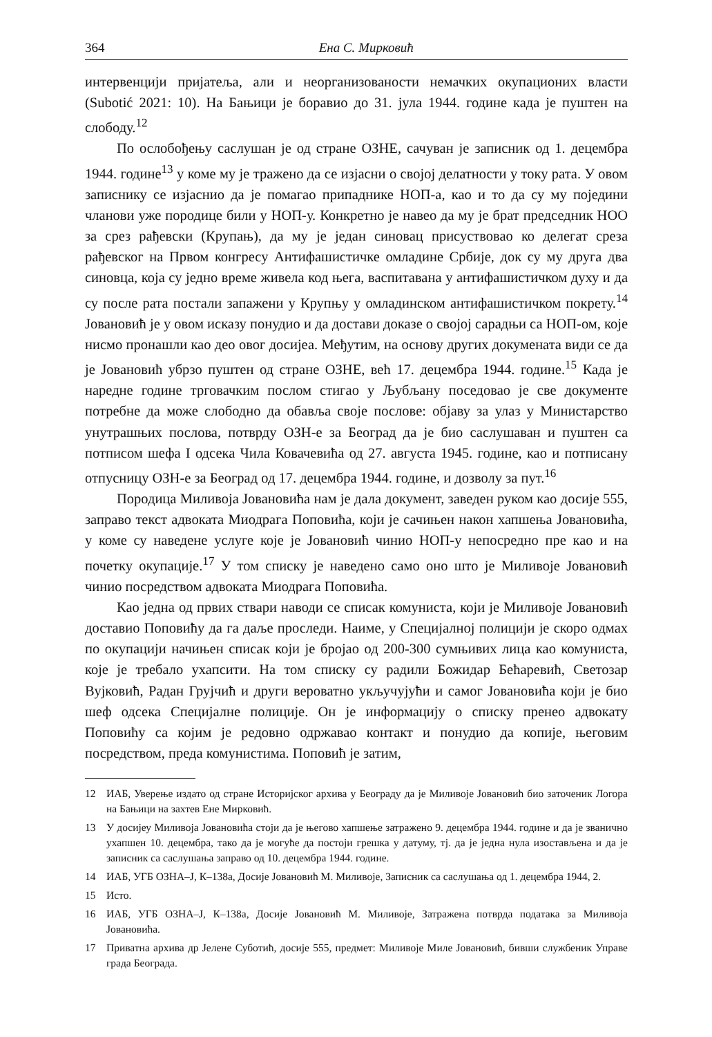364 Ена С. Мирковић
интервенцији пријатеља, али и неорганизованости немачких окупационих власти (Subotić 2021: 10). На Бањици је боравио до 31. јула 1944. године када је пуштен на слободу.<sup>12</sup>
По ослобођењу саслушан је од стране ОЗНЕ, сачуван је записник од 1. децембра 1944. године<sup>13</sup> у коме му је тражено да се изјасни о својој делатности у току рата. У овом записнику се изјаснио да је помагао припаднике НОП-а, као и то да су му поједини чланови уже породице били у НОП-у. Конкретно је навео да му је брат председник НОО за срез рађевски (Крупањ), да му је један синовац присуствовао ко делегат среза рађевског на Првом конгресу Антифашистичке омладине Србије, док су му друга два синовца, која су једно време живела код њега, васпитавана у антифашистичком духу и да су после рата постали запажени у Крупњу у омладинском антифашистичком покрету.<sup>14</sup> Јовановић је у овом исказу понудио и да достави доказе о својој сарадњи са НОП-ом, које нисмо пронашли као део овог досијеа. Међутим, на основу других докумената види се да је Јовановић убрзо пуштен од стране ОЗНЕ, већ 17. децембра 1944. године.<sup>15</sup> Када је наредне године трговачким послом стигао у Љубљану поседовао је све документе потребне да може слободно да обавља своје послове: објаву за улаз у Министарство унутрашњих послова, потврду ОЗН-е за Београд да је био саслушаван и пуштен са потписом шефа I одсека Чила Ковачевића од 27. августа 1945. године, као и потписану отпусницу ОЗН-е за Београд од 17. децембра 1944. године, и дозволу за пут.<sup>16</sup>
Породица Миливоја Јовановића нам је дала документ, заведен руком као досије 555, заправо текст адвоката Миодрага Поповића, који је сачињен након хапшења Јовановића, у коме су наведене услуге које је Јовановић чинио НОП-у непосредно пре као и на почетку окупације.<sup>17</sup> У том списку је наведено само оно што је Миливоје Јовановић чинио посредством адвоката Миодрага Поповића.
Као једна од првих ствари наводи се списак комуниста, који је Миливоје Јовановић доставио Поповићу да га даље проследи. Наиме, у Специјалној полицији је скоро одмах по окупацији начињен списак који је бројао од 200-300 сумњивих лица као комуниста, које је требало ухапсити. На том списку су радили Божидар Бећаревић, Светозар Вујковић, Радан Грујчић и други вероватно укључујући и самог Јовановића који је био шеф одсека Специјалне полиције. Он је информацију о списку пренео адвокату Поповићу са којим је редовно одржавао контакт и понудио да копије, његовим посредством, преда комунистима. Поповић је затим,
12 ИАБ, Уверење издато од стране Историјског архива у Београду да је Миливоје Јовановић био заточеник Логора на Бањици на захтев Ене Мирковић.
13 У досијеу Миливоја Јовановића стоји да је његово хапшење затражено 9. децембра 1944. године и да је званично ухапшен 10. децембра, тако да је могуће да постоји грешка у датуму, тј. да је једна нула изостављена и да је записник са саслушања заправо од 10. децембра 1944. године.
14 ИАБ, УГБ ОЗНА–Ј, К–138а, Досије Јовановић М. Миливоје, Записник са саслушања од 1. децембра 1944, 2.
15 Исто.
16 ИАБ, УГБ ОЗНА–Ј, К–138а, Досије Јовановић М. Миливоје, Затражена потврда података за Миливоја Јовановића.
17 Приватна архива др Јелене Суботић, досије 555, предмет: Миливоје Миле Јовановић, бивши службеник Управе града Београда.